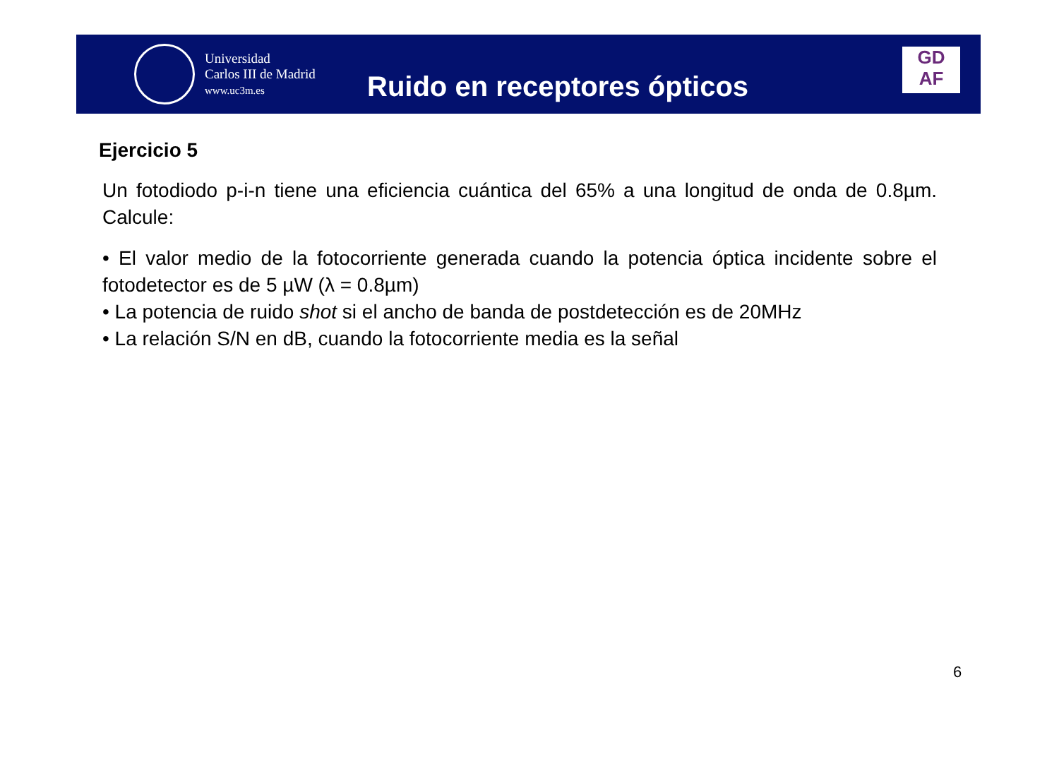Universidad
Carlos III de Madrid
www.uc3m.es
Ruido en receptores ópticos
GD
AF
Ejercicio 5
Un fotodiodo p-i-n tiene una eficiencia cuántica del 65% a una longitud de onda de 0.8µm. Calcule:
• El valor medio de la fotocorriente generada cuando la potencia óptica incidente sobre el fotodetector es de 5 µW (λ = 0.8µm)
• La potencia de ruido shot si el ancho de banda de postdetección es de 20MHz
• La relación S/N en dB, cuando la fotocorriente media es la señal
6